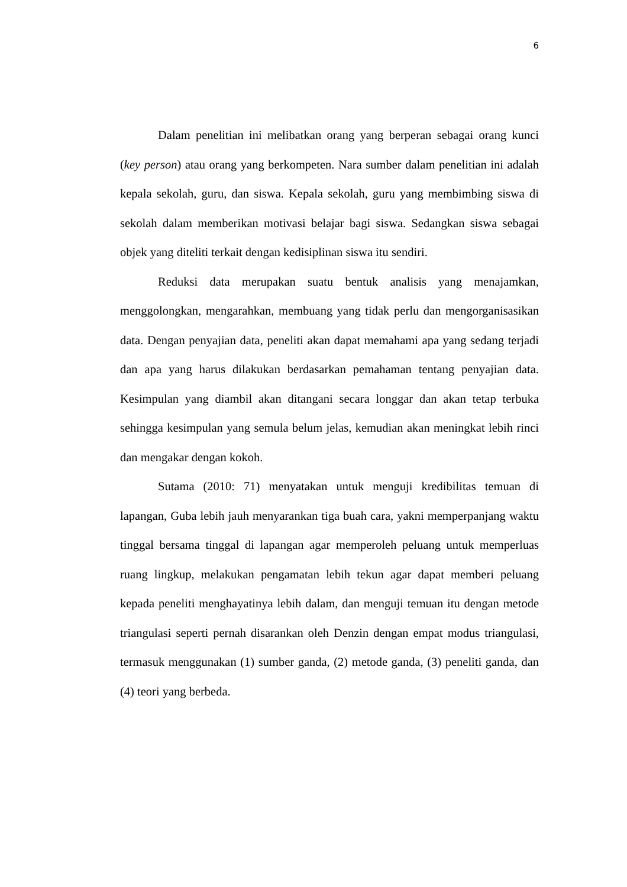6
Dalam penelitian ini melibatkan orang yang berperan sebagai orang kunci (key person) atau orang yang berkompeten. Nara sumber dalam penelitian ini adalah kepala sekolah, guru, dan siswa. Kepala sekolah, guru yang membimbing siswa di sekolah dalam memberikan motivasi belajar bagi siswa. Sedangkan siswa sebagai objek yang diteliti terkait dengan kedisiplinan siswa itu sendiri.
Reduksi data merupakan suatu bentuk analisis yang menajamkan, menggolongkan, mengarahkan, membuang yang tidak perlu dan mengorganisasikan data. Dengan penyajian data, peneliti akan dapat memahami apa yang sedang terjadi dan apa yang harus dilakukan berdasarkan pemahaman tentang penyajian data. Kesimpulan yang diambil akan ditangani secara longgar dan akan tetap terbuka sehingga kesimpulan yang semula belum jelas, kemudian akan meningkat lebih rinci dan mengakar dengan kokoh.
Sutama (2010: 71) menyatakan untuk menguji kredibilitas temuan di lapangan, Guba lebih jauh menyarankan tiga buah cara, yakni memperpanjang waktu tinggal bersama tinggal di lapangan agar memperoleh peluang untuk memperluas ruang lingkup, melakukan pengamatan lebih tekun agar dapat memberi peluang kepada peneliti menghayatinya lebih dalam, dan menguji temuan itu dengan metode triangulasi seperti pernah disarankan oleh Denzin dengan empat modus triangulasi, termasuk menggunakan (1) sumber ganda, (2) metode ganda, (3) peneliti ganda, dan (4) teori yang berbeda.